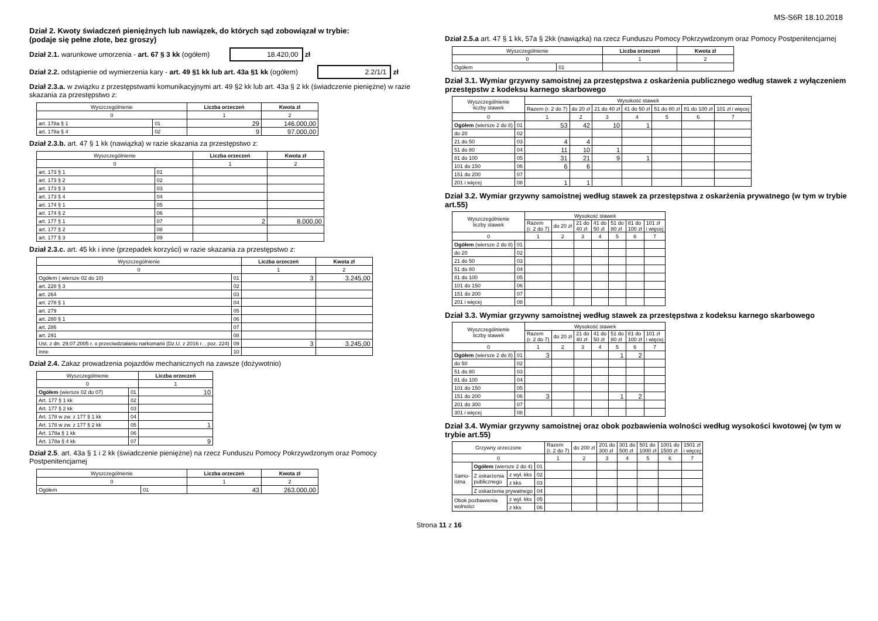MS-S6R 18.10.2018
Dział 2. Kwoty świadczeń pieniężnych lub nawiązek, do których sąd zobowiązał w trybie:
(podaje się pełne złote, bez groszy)
Dział 2.1. warunkowe umorzenia - art. 67 § 3 kk (ogółem) 18.420,00 zł
Dział 2.2. odstąpienie od wymierzenia kary - art. 49 §1 kk lub art. 43a §1 kk (ogółem) 2.2/1/1 zł
Dział 2.3.a. w związku z przestępstwami komunikacyjnymi art. 49 §2 kk lub art. 43a § 2 kk (świadczenie pieniężne) w razie skazania za przestępstwo z:
| Wyszczególnienie | | Liczba orzeczeń | Kwota zł |
| 0 | | 1 | 2 |
| art. 178a § 1 | 01 | 29 | 146.000,00 |
| art. 178a § 4 | 02 | 9 | 97.000,00 |
Dział 2.3.b. art. 47 § 1 kk (nawiązka) w razie skazania za przestępstwo z:
| Wyszczególnienie | | Liczba orzeczeń | Kwota zł |
| 0 | | 1 | 2 |
| art. 173 § 1 | 01 | | |
| art. 173 § 2 | 02 | | |
| art. 173 § 3 | 03 | | |
| art. 173 § 4 | 04 | | |
| art. 174 § 1 | 05 | | |
| art. 174 § 2 | 06 | | |
| art. 177 § 1 | 07 | 2 | 8.000,00 |
| art. 177 § 2 | 08 | | |
| art. 177 § 3 | 09 | | |
Dział 2.3.c. art. 45 kk i inne (przepadek korzyści) w razie skazania za przestępstwo z:
| Wyszczególnienie | | Liczba orzeczeń | Kwota zł |
| 0 | | 1 | 2 |
| Ogółem ( wiersze 02 do 10) | 01 | 3 | 3.245,00 |
| art. 228 § 3 | 02 | | |
| art. 264 | 03 | | |
| art. 278 § 1 | 04 | | |
| art. 279 | 05 | | |
| art. 280 § 1 | 06 | | |
| art. 286 | 07 | | |
| art. 291 | 08 | | |
| Ust. z dn. 29.07.2005 r. o przeciwdziałaniu narkomanii (Dz.U. z 2016 r. , poz. 224) | 09 | 3 | 3.245,00 |
| inne | 10 | | |
Dział 2.4. Zakaz prowadzenia pojazdów mechanicznych na zawsze (dożywotnio)
| Wyszczególnienie | | Liczba orzeczeń |
| 0 | | 1 |
| Ogółem (wiersze 02 do 07) | 01 | 10 |
| Art. 177 § 1 kk | 02 | |
| Art. 177 § 2 kk | 03 | |
| Art. 178 w zw. z 177 § 1 kk | 04 | |
| Art. 178 w zw. z 177 § 2 kk | 05 | 1 |
| Art. 178a § 1 kk | 06 | |
| Art. 178a § 4 kk | 07 | 9 |
Dział 2.5. art. 43a § 1 i 2 kk (świadczenie pieniężne) na rzecz Funduszu Pomocy Pokrzywdzonym oraz Pomocy Postpenitencjarnej
| Wyszczególnienie | | Liczba orzeczeń | Kwota zł |
| 0 | | 1 | 2 |
| Ogółem | 01 | 43 | 263.000,00 |
Dział 2.5.a art. 47 § 1 kk, 57a § 2kk (nawiązka) na rzecz Funduszu Pomocy Pokrzywdzonym oraz Pomocy Postpenitencjarnej
| Wyszczególnienie | | Liczba orzeczeń | Kwota zł |
| 0 | | 1 | 2 |
| Ogółem | 01 | | |
Dział 3.1. Wymiar grzywny samoistnej za przestępstwa z oskarżenia publicznego według stawek z wyłączeniem przestępstw z kodeksu karnego skarbowego
| Wyszczególnienie liczby stawek | | Wysokość stawek | | | | | | |
| | | Razem (r. 2 do 7) | do 20 zł | 21 do 40 zł | 41 do 50 zł | 51 do 80 zł | 81 do 100 zł | 101 zł i więcej |
| 0 | | 1 | 2 | 3 | 4 | 5 | 6 | 7 |
| Ogółem (wiersze 2 do 8) | 01 | 53 | 42 | 10 | 1 | | | |
| do 20 | 02 | | | | | | | |
| 21 do 50 | 03 | 4 | 4 | | | | | |
| 51 do 80 | 04 | 11 | 10 | 1 | | | | |
| 81 do 100 | 05 | 31 | 21 | 9 | 1 | | | |
| 101 do 150 | 06 | 6 | 6 | | | | | |
| 151 do 200 | 07 | | | | | | | |
| 201 i więcej | 08 | 1 | 1 | | | | | |
Dział 3.2. Wymiar grzywny samoistnej według stawek za przestępstwa z oskarżenia prywatnego (w tym w trybie art.55)
| Wyszczególnienie liczby stawek | | Wysokość stawek | | | | | | |
| | | Razem (r. 2 do 7) | do 20 zł | 21 do 40 zł | 41 do 50 zł | 51 do 80 zł | 81 do 100 zł | 101 zł i więcej |
| 0 | | 1 | 2 | 3 | 4 | 5 | 6 | 7 |
| Ogółem (wiersze 2 do 8) | 01 | | | | | | | |
| do 20 | 02 | | | | | | | |
| 21 do 50 | 03 | | | | | | | |
| 51 do 80 | 04 | | | | | | | |
| 81 do 100 | 05 | | | | | | | |
| 101 do 150 | 06 | | | | | | | |
| 151 do 200 | 07 | | | | | | | |
| 201 i więcej | 08 | | | | | | | |
Dział 3.3. Wymiar grzywny samoistnej według stawek za przestępstwa z kodeksu karnego skarbowego
| Wyszczególnienie liczby stawek | | Wysokość stawek | | | | | | |
| | | Razem (r. 2 do 7) | do 20 zł | 21 do 40 zł | 41 do 50 zł | 51 do 80 zł | 81 do 100 zł | 101 zł i więcej |
| 0 | | 1 | 2 | 3 | 4 | 5 | 6 | 7 |
| Ogółem (wiersze 2 do 8) | 01 | 3 | | | | 1 | 2 | |
| do 50 | 02 | | | | | | | |
| 51 do 80 | 03 | | | | | | | |
| 81 do 100 | 04 | | | | | | | |
| 101 do 150 | 05 | | | | | | | |
| 151 do 200 | 06 | 3 | | | | 1 | 2 | |
| 201 do 300 | 07 | | | | | | | |
| 301 i więcej | 08 | | | | | | | |
Dział 3.4. Wymiar grzywny samoistnej oraz obok pozbawienia wolności według wysokości kwotowej (w tym w trybie art.55)
| Grzywny orzeczone | | | | Razem (r. 2 do 7) | do 200 zł | 201 do 300 zł | 301 do 500 zł | 501 do 1000 zł | 1001 do 1500 zł | 1501 zł i więcej |
| 0 | | | | 1 | 2 | 3 | 4 | 5 | 6 | 7 |
| Samo- istna | Ogółem (wiersze 2 do 4) | | 01 | | | | | | | |
| | Z oskarżenia publicznego | z wył. kks | 02 | | | | | | | |
| | | z kks | 03 | | | | | | | |
| | Z oskarżenia prywatnego | | 04 | | | | | | | |
| Obok pozbawienia wolności | | z wył. kks | 05 | | | | | | | |
| | | z kks | 06 | | | | | | | |
Strona 11 z 16